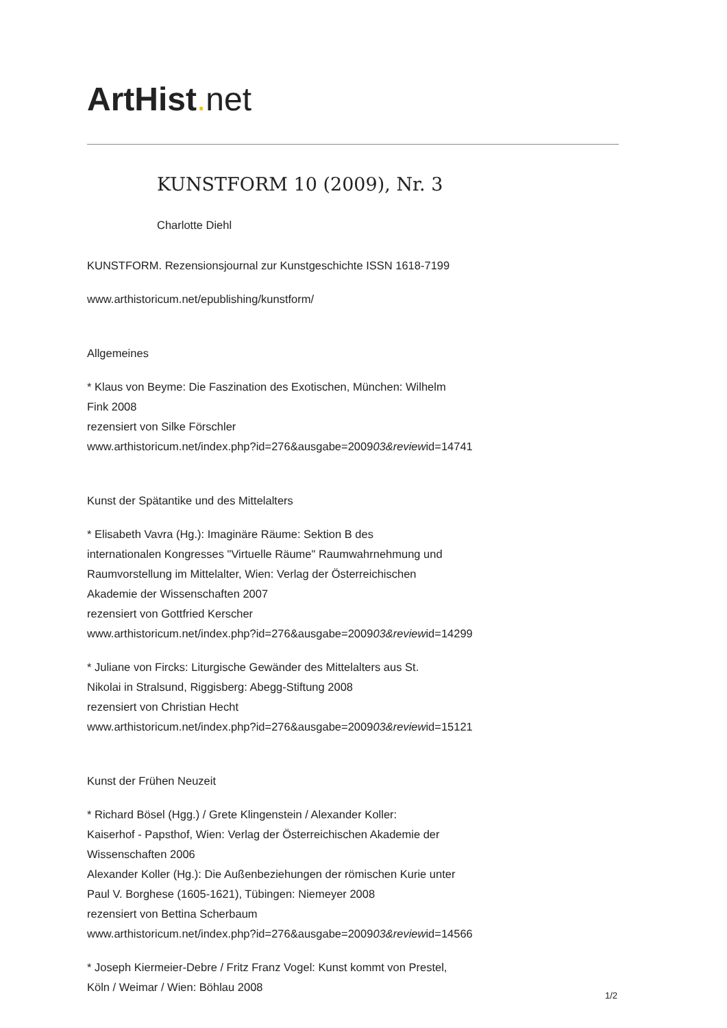ArtHist. net
KUNSTFORM 10 (2009), Nr. 3
Charlotte Diehl
KUNSTFORM. Rezensionsjournal zur Kunstgeschichte ISSN 1618-7199
www.arthistoricum.net/epublishing/kunstform/
Allgemeines
* Klaus von Beyme: Die Faszination des Exotischen, München: Wilhelm
Fink 2008
rezensiert von Silke Förschler
www.arthistoricum.net/index.php?id=276&ausgabe=200903&reviewid=14741
Kunst der Spätantike und des Mittelalters
* Elisabeth Vavra (Hg.): Imaginäre Räume: Sektion B des
internationalen Kongresses "Virtuelle Räume" Raumwahrnehmung und
Raumvorstellung im Mittelalter, Wien: Verlag der Österreichischen
Akademie der Wissenschaften 2007
rezensiert von Gottfried Kerscher
www.arthistoricum.net/index.php?id=276&ausgabe=200903&reviewid=14299
* Juliane von Fircks: Liturgische Gewänder des Mittelalters aus St.
Nikolai in Stralsund, Riggisberg: Abegg-Stiftung 2008
rezensiert von Christian Hecht
www.arthistoricum.net/index.php?id=276&ausgabe=200903&reviewid=15121
Kunst der Frühen Neuzeit
* Richard Bösel (Hgg.) / Grete Klingenstein / Alexander Koller:
Kaiserhof - Papsthof, Wien: Verlag der Österreichischen Akademie der
Wissenschaften 2006
Alexander Koller (Hg.): Die Außenbeziehungen der römischen Kurie unter
Paul V. Borghese (1605-1621), Tübingen: Niemeyer 2008
rezensiert von Bettina Scherbaum
www.arthistoricum.net/index.php?id=276&ausgabe=200903&reviewid=14566
* Joseph Kiermeier-Debre / Fritz Franz Vogel: Kunst kommt von Prestel,
Köln / Weimar / Wien: Böhlau 2008
1/2